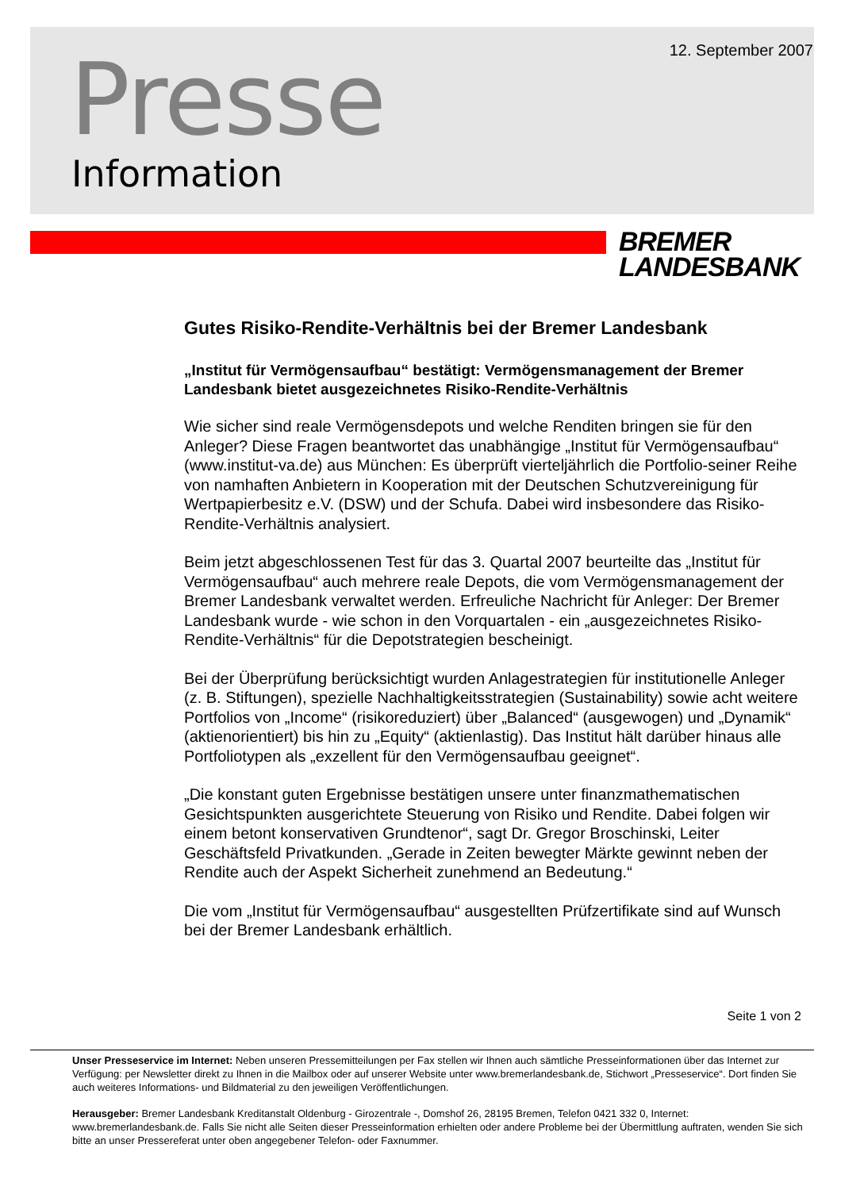12. September 2007 Presse
Information
BREMER
LANDESBANK
Gutes Risiko-Rendite-Verhältnis bei der Bremer Landesbank
„Institut für Vermögensaufbau“ bestätigt: Vermögensmanagement der Bremer Landesbank bietet ausgezeichnetes Risiko-Rendite-Verhältnis
Wie sicher sind reale Vermögensdepots und welche Renditen bringen sie für den Anleger? Diese Fragen beantwortet das unabhängige „Institut für Vermögensaufbau“ (www.institut-va.de) aus München: Es überprüft vierteljährlich die Portfolio-seiner Reihe von namhaften Anbietern in Kooperation mit der Deutschen Schutzvereinigung für Wertpapierbesitz e.V. (DSW) und der Schufa. Dabei wird insbesondere das Risiko-Rendite-Verhältnis analysiert.
Beim jetzt abgeschlossenen Test für das 3. Quartal 2007 beurteilte das „Institut für Vermögensaufbau“ auch mehrere reale Depots, die vom Vermögensmanagement der Bremer Landesbank verwaltet werden. Erfreuliche Nachricht für Anleger: Der Bremer Landesbank wurde - wie schon in den Vorquartalen - ein „ausgezeichnetes Risiko-Rendite-Verhältnis“ für die Depotstrategien bescheinigt.
Bei der Überprüfung berücksichtigt wurden Anlagestrategien für institutionelle Anleger (z. B. Stiftungen), spezielle Nachhaltigkeitsstrategien (Sustainability) sowie acht weitere Portfolios von „Income“ (risikoreduziert) über „Balanced“ (ausgewogen) und „Dynamik“ (aktienorientiert) bis hin zu „Equity“ (aktienlastig). Das Institut hält darüber hinaus alle Portfoliotypen als „exzellent für den Vermögensaufbau geeignet“.
„Die konstant guten Ergebnisse bestätigen unsere unter finanzmathematischen Gesichtspunkten ausgerichtete Steuerung von Risiko und Rendite. Dabei folgen wir einem betont konservativen Grundtenor“, sagt Dr. Gregor Broschinski, Leiter Geschäftsfeld Privatkunden. „Gerade in Zeiten bewegter Märkte gewinnt neben der Rendite auch der Aspekt Sicherheit zunehmend an Bedeutung.“
Die vom „Institut für Vermögensaufbau“ ausgestellten Prüfzertifikate sind auf Wunsch bei der Bremer Landesbank erhältlich.
Seite 1 von 2
Unser Presseservice im Internet: Neben unseren Pressemitteilungen per Fax stellen wir Ihnen auch sämtliche Presseinformationen über das Internet zur Verfügung: per Newsletter direkt zu Ihnen in die Mailbox oder auf unserer Website unter www.bremerlandesbank.de, Stichwort „Presseservice“. Dort finden Sie auch weiteres Informations- und Bildmaterial zu den jeweiligen Veröffentlichungen.
Herausgeber: Bremer Landesbank Kreditanstalt Oldenburg - Girozentrale -, Domshof 26, 28195 Bremen, Telefon 0421 332 0, Internet: www.bremerlandesbank.de. Falls Sie nicht alle Seiten dieser Presseinformation erhielten oder andere Probleme bei der Übermittlung auftraten, wenden Sie sich bitte an unser Pressereferat unter oben angegebener Telefon- oder Faxnummer.